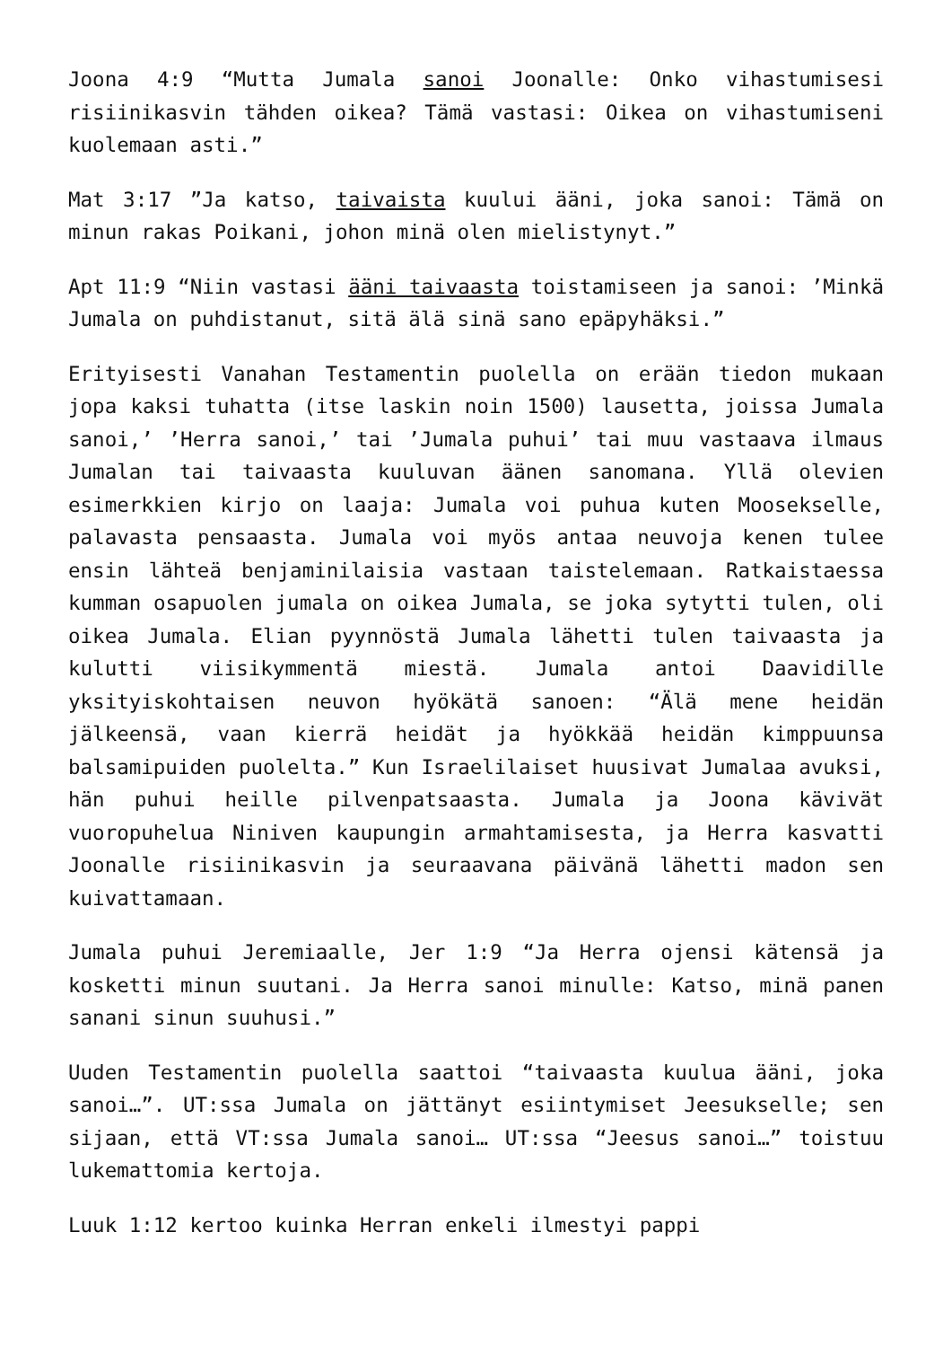Joona 4:9 “Mutta Jumala sanoi Joonalle: Onko vihastumisesi risiinikasvin tähden oikea? Tämä vastasi: Oikea on vihastumiseni kuolemaan asti.”
Mat 3:17 ”Ja katso, taivaista kuului ääni, joka sanoi: Tämä on minun rakas Poikani, johon minä olen mielistynyt.”
Apt 11:9 “Niin vastasi ääni taivaasta toistamiseen ja sanoi: ’Minkä Jumala on puhdistanut, sitä älä sinä sano epäpyhäksi.”
Erityisesti Vanahan Testamentin puolella on erään tiedon mukaan jopa kaksi tuhatta (itse laskin noin 1500) lausetta, joissa Jumala sanoi,’ ’Herra sanoi,’ tai ’Jumala puhui’ tai muu vastaava ilmaus Jumalan tai taivaasta kuuluvan äänen sanomana. Yllä olevien esimerkkien kirjo on laaja: Jumala voi puhua kuten Moosekselle, palavasta pensaasta. Jumala voi myös antaa neuvoja kenen tulee ensin lähteä benjaminilaisia vastaan taistelemaan. Ratkaistaessa kumman osapuolen jumala on oikea Jumala, se joka sytytti tulen, oli oikea Jumala. Elian pyynnöstä Jumala lähetti tulen taivaasta ja kulutti viisikymmentä miestä. Jumala antoi Daavidille yksityiskohtaisen neuvon hyökätä sanoen: “Älä mene heidän jälkeensä, vaan kierrä heidät ja hyökkää heidän kimppuunsa balsamipuiden puolelta.” Kun Israelilaiset huusivat Jumalaa avuksi, hän puhui heille pilvenpatsaasta. Jumala ja Joona kävivät vuoropuhelua Niniven kaupungin armahtamisesta, ja Herra kasvatti Joonalle risiinikasvin ja seuraavana päivänä lähetti madon sen kuivattamaan.
Jumala puhui Jeremiaalle, Jer 1:9 “Ja Herra ojensi kätensä ja kosketti minun suutani. Ja Herra sanoi minulle: Katso, minä panen sanani sinun suuhusi.”
Uuden Testamentin puolella saattoi “taivaasta kuulua ääni, joka sanoi…”. UT:ssa Jumala on jättänyt esiintymiset Jeesukselle; sen sijaan, että VT:ssa Jumala sanoi… UT:ssa “Jeesus sanoi…” toistuu lukemattomia kertoja.
Luuk 1:12 kertoo kuinka Herran enkeli ilmestyi pappi